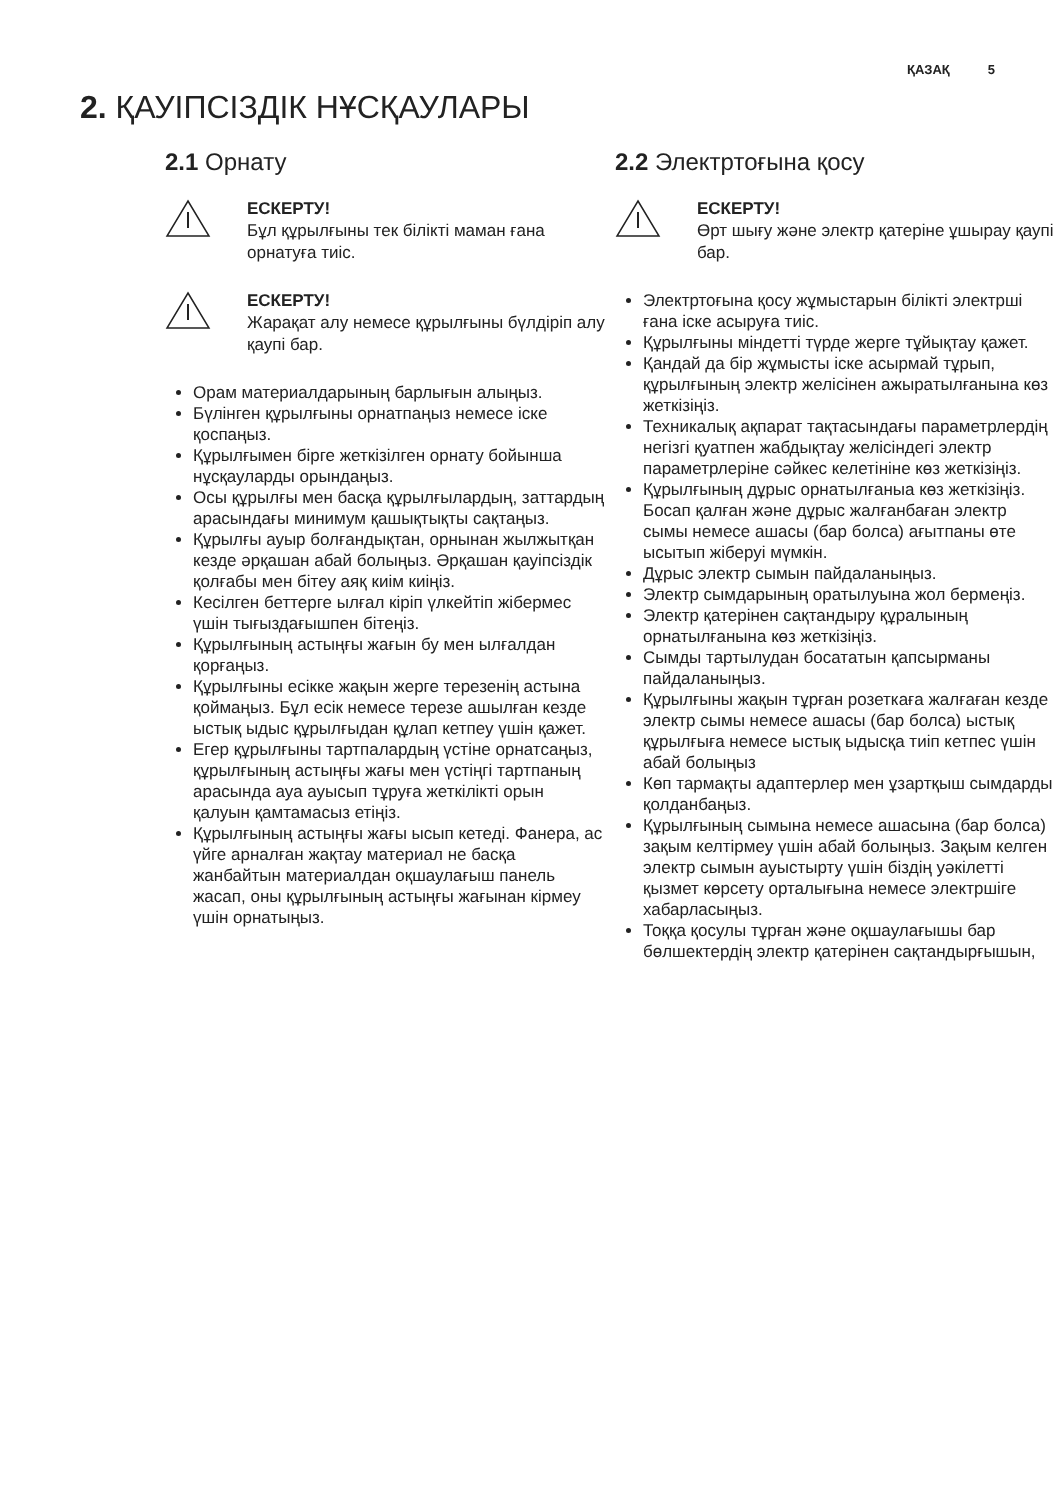ҚАЗАҚ 5
2. ҚАУІПСІЗДІК НҰСҚАУЛАРЫ
2.1 Орнату
ЕСКЕРТУ!
Бұл құрылғыны тек білікті маман ғана орнатуға тиіс.
ЕСКЕРТУ!
Жарақат алу немесе құрылғыны бүлдіріп алу қаупі бар.
Орам материалдарының барлығын алыңыз.
Бүлінген құрылғыны орнатпаңыз немесе іске қоспаңыз.
Құрылғымен бірге жеткізілген орнату бойынша нұсқауларды орындаңыз.
Осы құрылғы мен басқа құрылғылардың, заттардың арасындағы минимум қашықтықты сақтаңыз.
Құрылғы ауыр болғандықтан, орнынан жылжытқан кезде әрқашан абай болыңыз. Әрқашан қауіпсіздік қолғабы мен бітеу аяқ киім киіңіз.
Кесілген беттерге ылғал кіріп үлкейтіп жібермес үшін тығыздағышпен бітеңіз.
Құрылғының астыңғы жағын бу мен ылғалдан қорғаңыз.
Құрылғыны есікке жақын жерге терезенің астына қоймаңыз. Бұл есік немесе терезе ашылған кезде ыстық ыдыс құрылғыдан құлап кетпеу үшін қажет.
Егер құрылғыны тартпалардың үстіне орнатсаңыз, құрылғының астыңғы жағы мен үстіңгі тартпаның арасында ауа ауысып тұруға жеткілікті орын қалуын қамтамасыз етіңіз.
Құрылғының астыңғы жағы ысып кетеді. Фанера, ас үйге арналған жақтау материал не басқа жанбайтын материалдан оқшаулағыш панель жасап, оны құрылғының астыңғы жағынан кірмеу үшін орнатыңыз.
2.2 Электртоғына қосу
ЕСКЕРТУ!
Өрт шығу және электр қатеріне ұшырау қаупі бар.
Электртоғына қосу жұмыстарын білікті электрші ғана іске асыруға тиіс.
Құрылғыны міндетті түрде жерге тұйықтау қажет.
Қандай да бір жұмысты іске асырмай тұрып, құрылғының электр желісінен ажыратылғанына көз жеткізіңіз.
Техникалық ақпарат тақтасындағы параметрлердің негізгі қуатпен жабдықтау желісіндегі электр параметрлеріне сәйкес келетініне көз жеткізіңіз.
Құрылғының дұрыс орнатылғаныа көз жеткізіңіз. Босап қалған және дұрыс жалғанбаған электр сымы немесе ашасы (бар болса) ағытпаны өте ысытып жіберуі мүмкін.
Дұрыс электр сымын пайдаланыңыз.
Электр сымдарының оратылуына жол бермеңіз.
Электр қатерінен сақтандыру құралының орнатылғанына көз жеткізіңіз.
Сымды тартылудан босататын қапсырманы пайдаланыңыз.
Құрылғыны жақын тұрған розеткаға жалғаған кезде электр сымы немесе ашасы (бар болса) ыстық құрылғыға немесе ыстық ыдысқа тиіп кетпес үшін абай болыңыз
Көп тармақты адаптерлер мен ұзартқыш сымдарды қолданбаңыз.
Құрылғының сымына немесе ашасына (бар болса) зақым келтірмеу үшін абай болыңыз. Зақым келген электр сымын ауыстырту үшін біздің уәкілетті қызмет көрсету орталығына немесе электршіге хабарласыңыз.
Тоққа қосулы тұрған және оқшаулағышы бар бөлшектердің электр қатерінен сақтандырғышын,